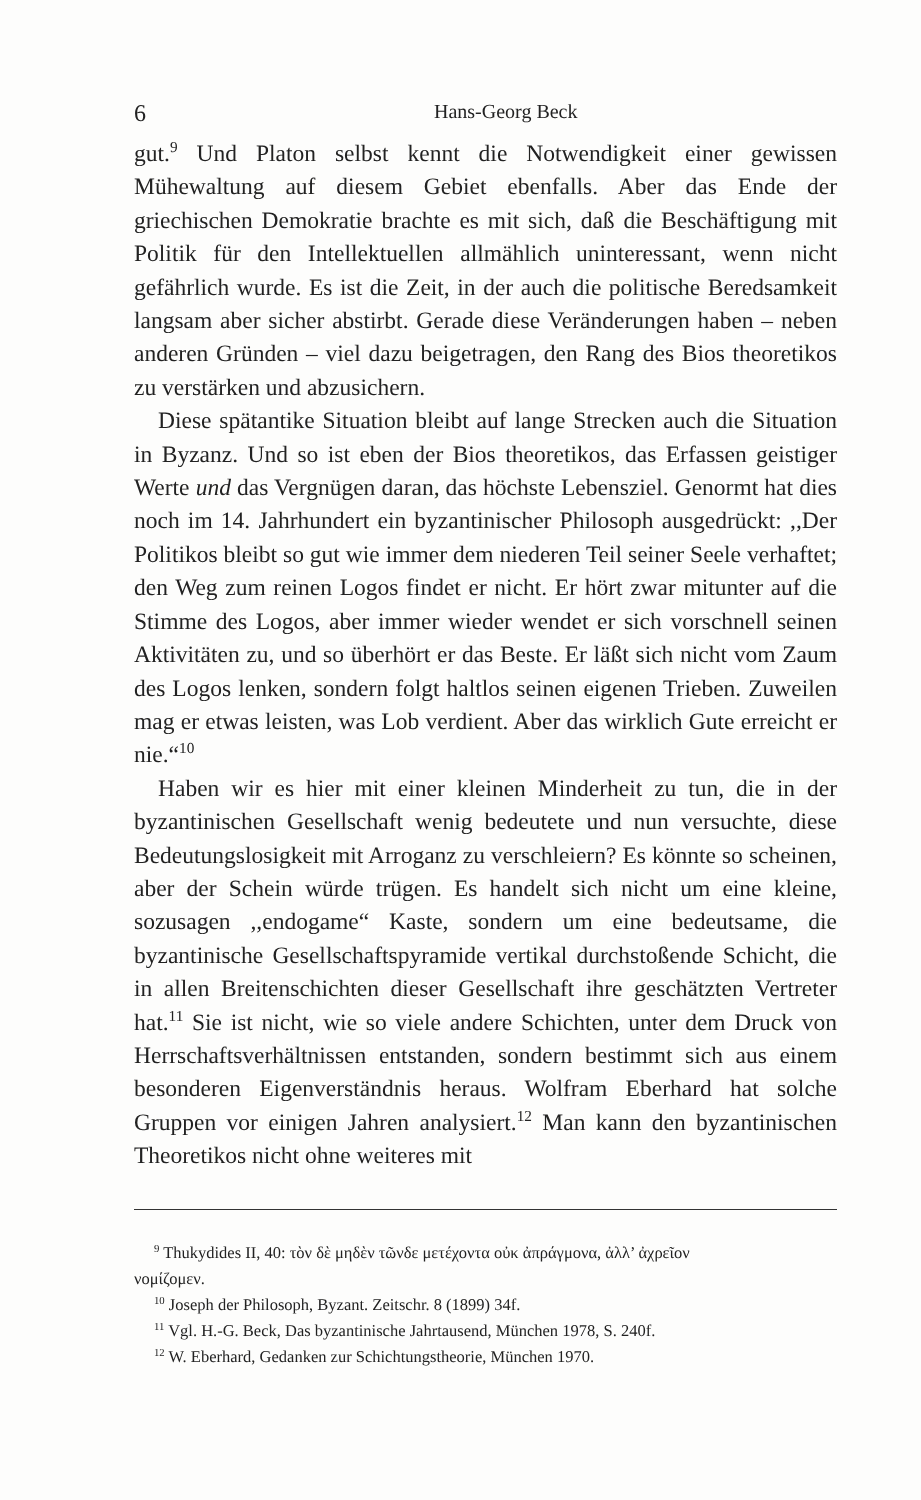6 Hans-Georg Beck
gut.<sup>9</sup> Und Platon selbst kennt die Notwendigkeit einer gewissen Mühewaltung auf diesem Gebiet ebenfalls. Aber das Ende der griechischen Demokratie brachte es mit sich, daß die Beschäftigung mit Politik für den Intellektuellen allmählich uninteressant, wenn nicht gefährlich wurde. Es ist die Zeit, in der auch die politische Beredsamkeit langsam aber sicher abstirbt. Gerade diese Veränderungen haben – neben anderen Gründen – viel dazu beigetragen, den Rang des Bios theoretikos zu verstärken und abzusichern.
Diese spätantike Situation bleibt auf lange Strecken auch die Situation in Byzanz. Und so ist eben der Bios theoretikos, das Erfassen geistiger Werte und das Vergnügen daran, das höchste Lebensziel. Genormt hat dies noch im 14. Jahrhundert ein byzantinischer Philosoph ausgedrückt: ,,Der Politikos bleibt so gut wie immer dem niederen Teil seiner Seele verhaftet; den Weg zum reinen Logos findet er nicht. Er hört zwar mitunter auf die Stimme des Logos, aber immer wieder wendet er sich vorschnell seinen Aktivitäten zu, und so überhört er das Beste. Er läßt sich nicht vom Zaum des Logos lenken, sondern folgt haltlos seinen eigenen Trieben. Zuweilen mag er etwas leisten, was Lob verdient. Aber das wirklich Gute erreicht er nie.“<sup>10</sup>
Haben wir es hier mit einer kleinen Minderheit zu tun, die in der byzantinischen Gesellschaft wenig bedeutete und nun versuchte, diese Bedeutungslosigkeit mit Arroganz zu verschleiern? Es könnte so scheinen, aber der Schein würde trügen. Es handelt sich nicht um eine kleine, sozusagen ,,endogame“ Kaste, sondern um eine bedeutsame, die byzantinische Gesellschaftspyramide vertikal durchstoßende Schicht, die in allen Breitenschichten dieser Gesellschaft ihre geschätzten Vertreter hat.<sup>11</sup> Sie ist nicht, wie so viele andere Schichten, unter dem Druck von Herrschaftsverhältnissen entstanden, sondern bestimmt sich aus einem besonderen Eigenverständnis heraus. Wolfram Eberhard hat solche Gruppen vor einigen Jahren analysiert.<sup>12</sup> Man kann den byzantinischen Theoretikos nicht ohne weiteres mit
<sup>9</sup> Thukydides II, 40: τὸν δὲ μηδὲν τῶνδε μετέχοντα οὐκ ἀπράγμονα, ἀλλ’ ἀχρεῖον
νομίζομεν.
<sup>10</sup> Joseph der Philosoph, Byzant. Zeitschr. 8 (1899) 34f.
<sup>11</sup> Vgl. H.-G. Beck, Das byzantinische Jahrtausend, München 1978, S. 240f.
<sup>12</sup> W. Eberhard, Gedanken zur Schichtungstheorie, München 1970.